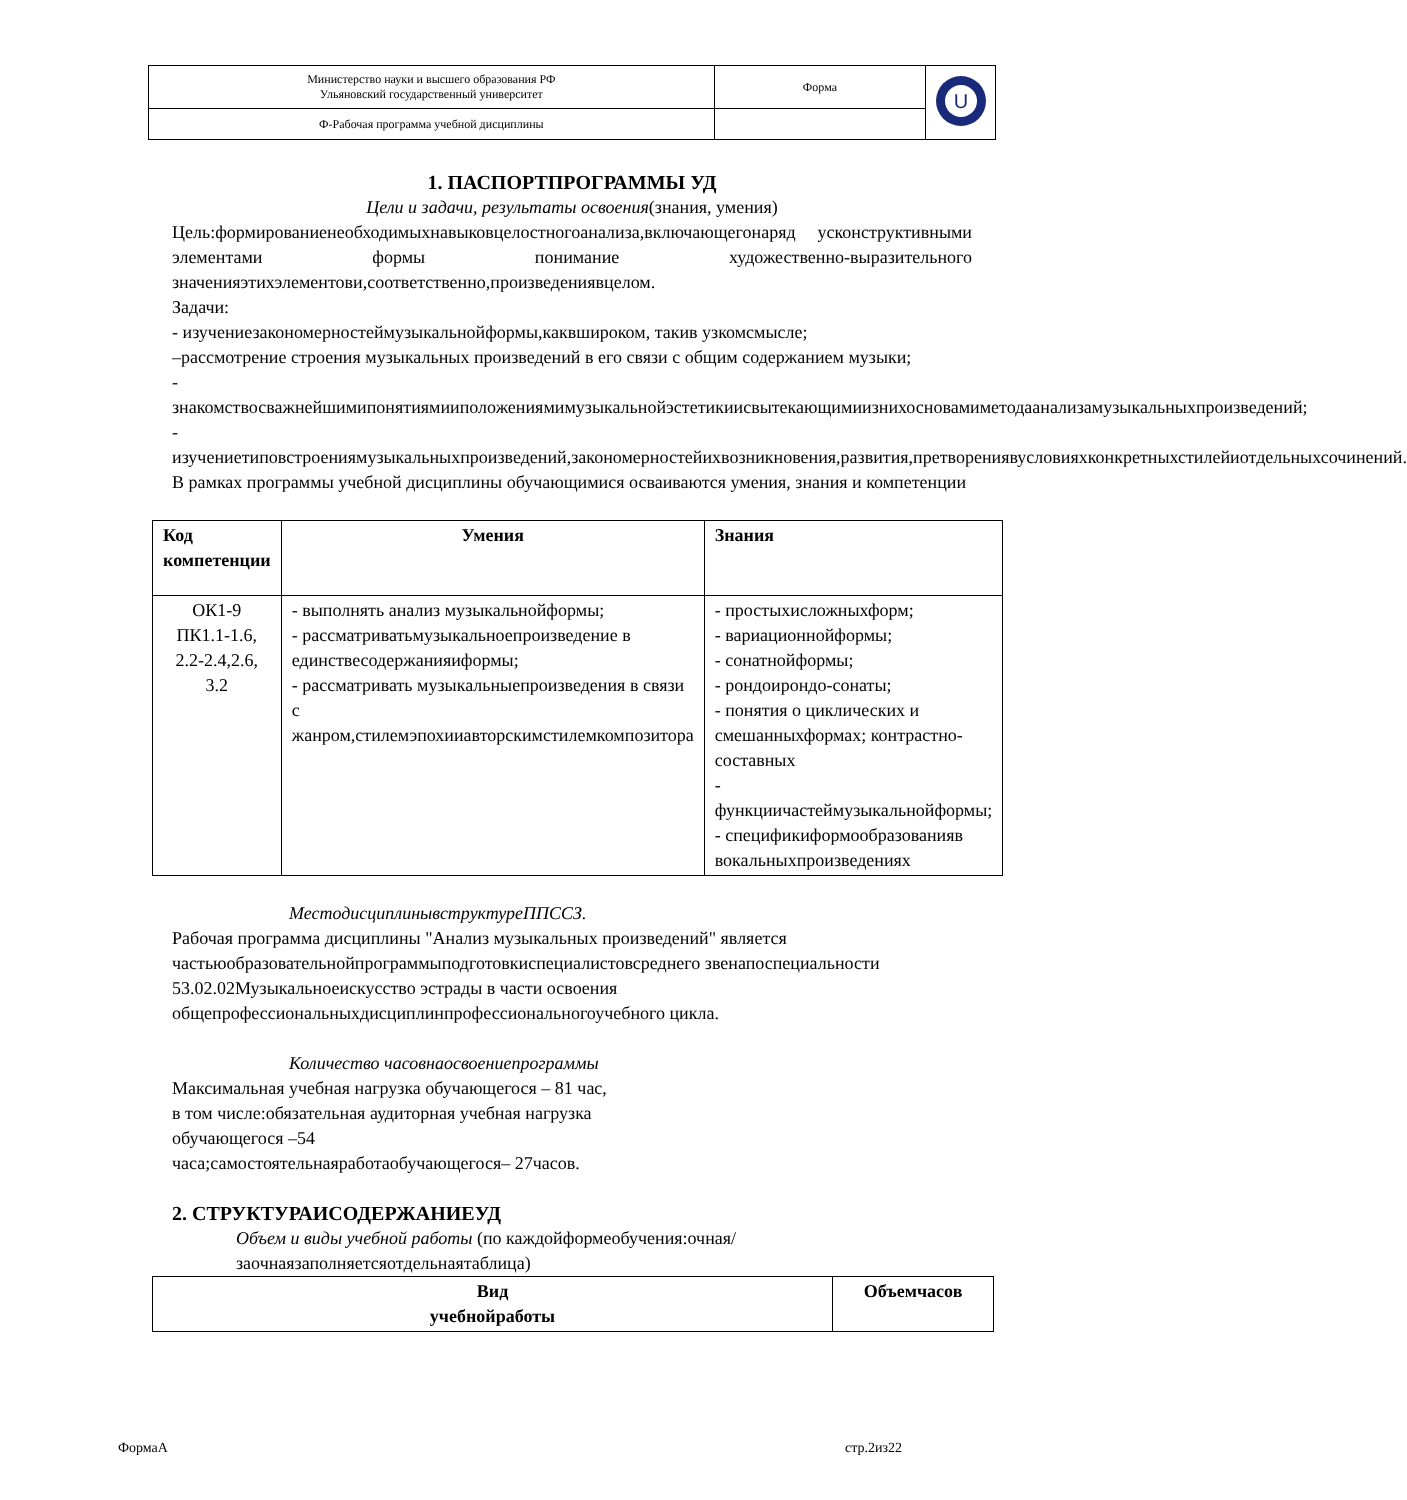| Министерство науки и высшего образования РФ Ульяновский государственный университет | Форма | U |
| Ф-Рабочая программа учебной дисциплины | | |
1. ПАСПОРТПРОГРАММЫ УД
Цели и задачи, результаты освоения(знания, умения)
Цель:формированиенеобходимыхнавыковцелостногоанализа,включающегонаряд усконструктивными элементами формы понимание художественно-выразительного значенияэтихэлементови,соответственно,произведениявцелом.
Задачи:
- изучениезакономерностеймузыкальнойформы,каквшироком, такив узкомсмысле;
–рассмотрение строения музыкальных произведений в его связи с общим содержанием музыки;
- знакомствосважнейшимипонятиямииположениямимузыкальнойэстетикиисвытекающимиизнихосновамиметодаанализамузыкальныхпроизведений;
- изучениетиповстроениямузыкальныхпроизведений,закономерностейихвозникновения,развития,претворениявусловияхконкретныхстилейиотдельныхсочинений.
В рамках программы учебной дисциплины обучающимися осваиваются умения, знания и компетенции
| Код компетенции | Умения | Знания |
| --- | --- | --- |
| ОК1-9 ПК1.1-1.6, 2.2-2.4,2.6, 3.2 | - выполнять анализ музыкальнойформы; - рассматриватьмузыкальноепроизведение в единствесодержанияиформы; - рассматривать музыкальныепроизведения в связи с жанром,стилемэпохииавторскимстилемкомпозитора | - простыхисложныхформ; - вариационнойформы; - сонатнойформы; - рондоирондо-сонаты; - понятия о циклических и смешанныхформах; контрастно-составных - функциичастеймузыкальнойформы; - спецификиформообразованияв вокальныхпроизведениях |
МестодисциплинывструктуреППССЗ.
Рабочая программа дисциплины "Анализ музыкальных произведений" является частьюобразовательнойпрограммыподготовкиспециалистовсреднего звенапоспециальности
53.02.02Музыкальноеискусство эстрады в части освоения общепрофессиональныхдисциплинпрофессиональногоучебного цикла.
Количество часовнаосвоениепрограммы
Максимальная учебная нагрузка обучающегося – 81 час,
в том числе:обязательная аудиторная учебная нагрузка
обучающегося –54
часа;самостоятельнаяработаобучающегося– 27часов.
2. СТРУКТУРАИСОДЕРЖАНИЕУД
Объем и виды учебной работы (по каждойформеобучения:очная/заочнаязаполняетсяотдельнаятаблица)
| Вид учебнойработы | Объемчасов |
| --- | --- |
ФормаА стр.2из22